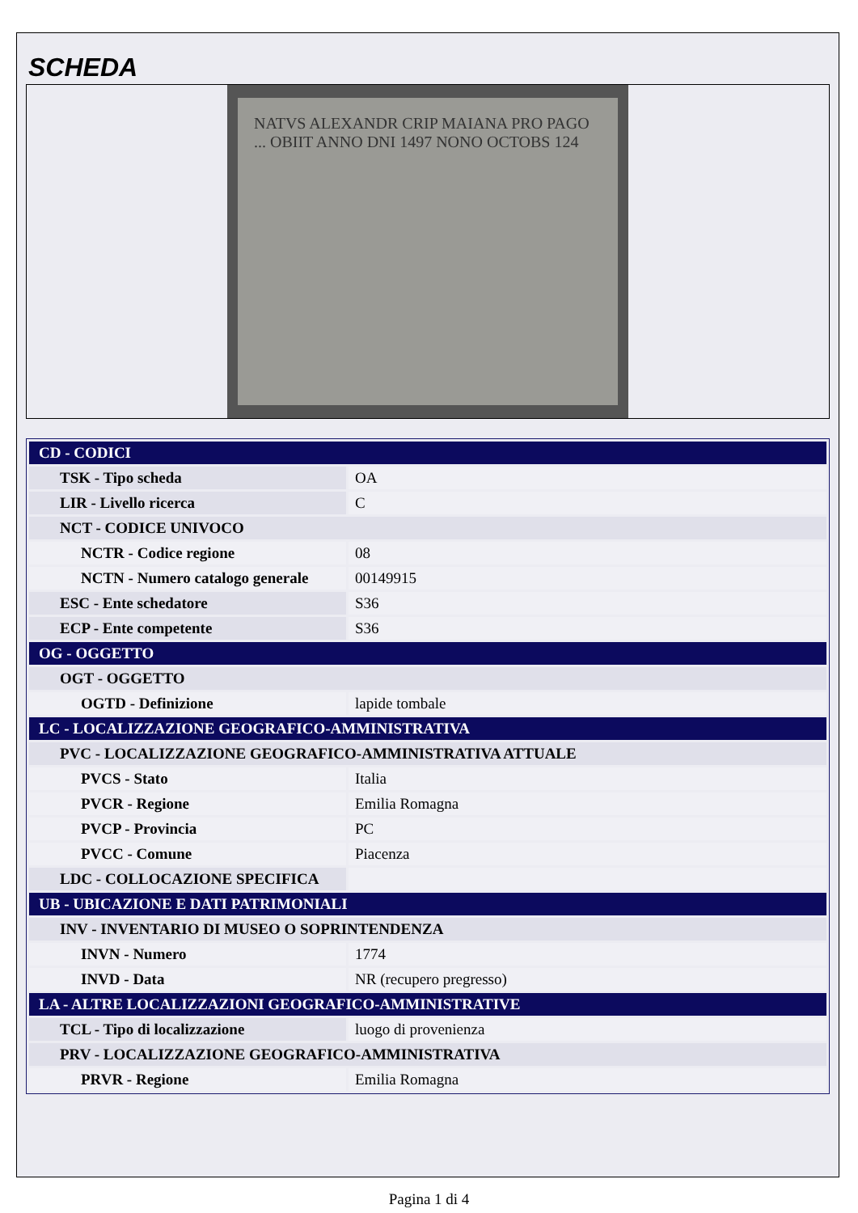SCHEDA
NATVS ALEXANDR CRIP MAIANA PRO PAGO ... OBIIT ANNO DNI 1497 NONO OCTOBS 124
| CD - CODICI | |
| TSK - Tipo scheda | OA |
| LIR - Livello ricerca | C |
| NCT - CODICE UNIVOCO | |
| NCTR - Codice regione | 08 |
| NCTN - Numero catalogo generale | 00149915 |
| ESC - Ente schedatore | S36 |
| ECP - Ente competente | S36 |
| OG - OGGETTO | |
| OGT - OGGETTO | |
| OGTD - Definizione | lapide tombale |
| LC - LOCALIZZAZIONE GEOGRAFICO-AMMINISTRATIVA | |
| PVC - LOCALIZZAZIONE GEOGRAFICO-AMMINISTRATIVA ATTUALE | |
| PVCS - Stato | Italia |
| PVCR - Regione | Emilia Romagna |
| PVCP - Provincia | PC |
| PVCC - Comune | Piacenza |
| LDC - COLLOCAZIONE SPECIFICA | |
| UB - UBICAZIONE E DATI PATRIMONIALI | |
| INV - INVENTARIO DI MUSEO O SOPRINTENDENZA | |
| INVN - Numero | 1774 |
| INVD - Data | NR (recupero pregresso) |
| LA - ALTRE LOCALIZZAZIONI GEOGRAFICO-AMMINISTRATIVE | |
| TCL - Tipo di localizzazione | luogo di provenienza |
| PRV - LOCALIZZAZIONE GEOGRAFICO-AMMINISTRATIVA | |
| PRVR - Regione | Emilia Romagna |
Pagina 1 di 4